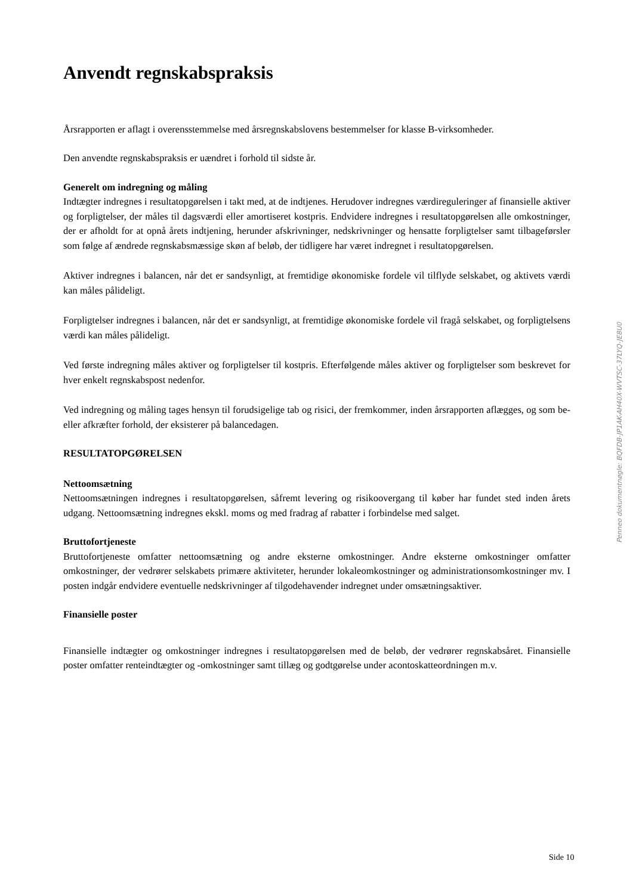Anvendt regnskabspraksis
Årsrapporten er aflagt i overensstemmelse med årsregnskabslovens bestemmelser for klasse B-virksomheder.
Den anvendte regnskabspraksis er uændret i forhold til sidste år.
Generelt om indregning og måling
Indtægter indregnes i resultatopgørelsen i takt med, at de indtjenes. Herudover indregnes værdireguleringer af finansielle aktiver og forpligtelser, der måles til dagsværdi eller amortiseret kostpris. Endvidere indregnes i resultatopgørelsen alle omkostninger, der er afholdt for at opnå årets indtjening, herunder afskrivninger, nedskrivninger og hensatte forpligtelser samt tilbageførsler som følge af ændrede regnskabsmæssige skøn af beløb, der tidligere har været indregnet i resultatopgørelsen.
Aktiver indregnes i balancen, når det er sandsynligt, at fremtidige økonomiske fordele vil tilflyde selskabet, og aktivets værdi kan måles pålideligt.
Forpligtelser indregnes i balancen, når det er sandsynligt, at fremtidige økonomiske fordele vil fragå selskabet, og forpligtelsens værdi kan måles pålideligt.
Ved første indregning måles aktiver og forpligtelser til kostpris. Efterfølgende måles aktiver og forpligtelser som beskrevet for hver enkelt regnskabspost nedenfor.
Ved indregning og måling tages hensyn til forudsigelige tab og risici, der fremkommer, inden årsrapporten aflægges, og som be- eller afkræfter forhold, der eksisterer på balancedagen.
RESULTATOPGØRELSEN
Nettoomsætning
Nettoomsætningen indregnes i resultatopgørelsen, såfremt levering og risikoovergang til køber har fundet sted inden årets udgang. Nettoomsætning indregnes ekskl. moms og med fradrag af rabatter i forbindelse med salget.
Bruttofortjeneste
Bruttofortjeneste omfatter nettoomsætning og andre eksterne omkostninger. Andre eksterne omkostninger omfatter omkostninger, der vedrører selskabets primære aktiviteter, herunder lokaleomkostninger og administrationsomkostninger mv. I posten indgår endvidere eventuelle nedskrivninger af tilgodehavender indregnet under omsætningsaktiver.
Finansielle poster
Finansielle indtægter og omkostninger indregnes i resultatopgørelsen med de beløb, der vedrører regnskabsåret. Finansielle poster omfatter renteindtægter og -omkostninger samt tillæg og godtgørelse under acontoskatteordningen m.v.
Penneo dokumentnøgle: BQFDB-JP1AK-AH40X-WVTSC-37LYQ-JE8U0
Side 10